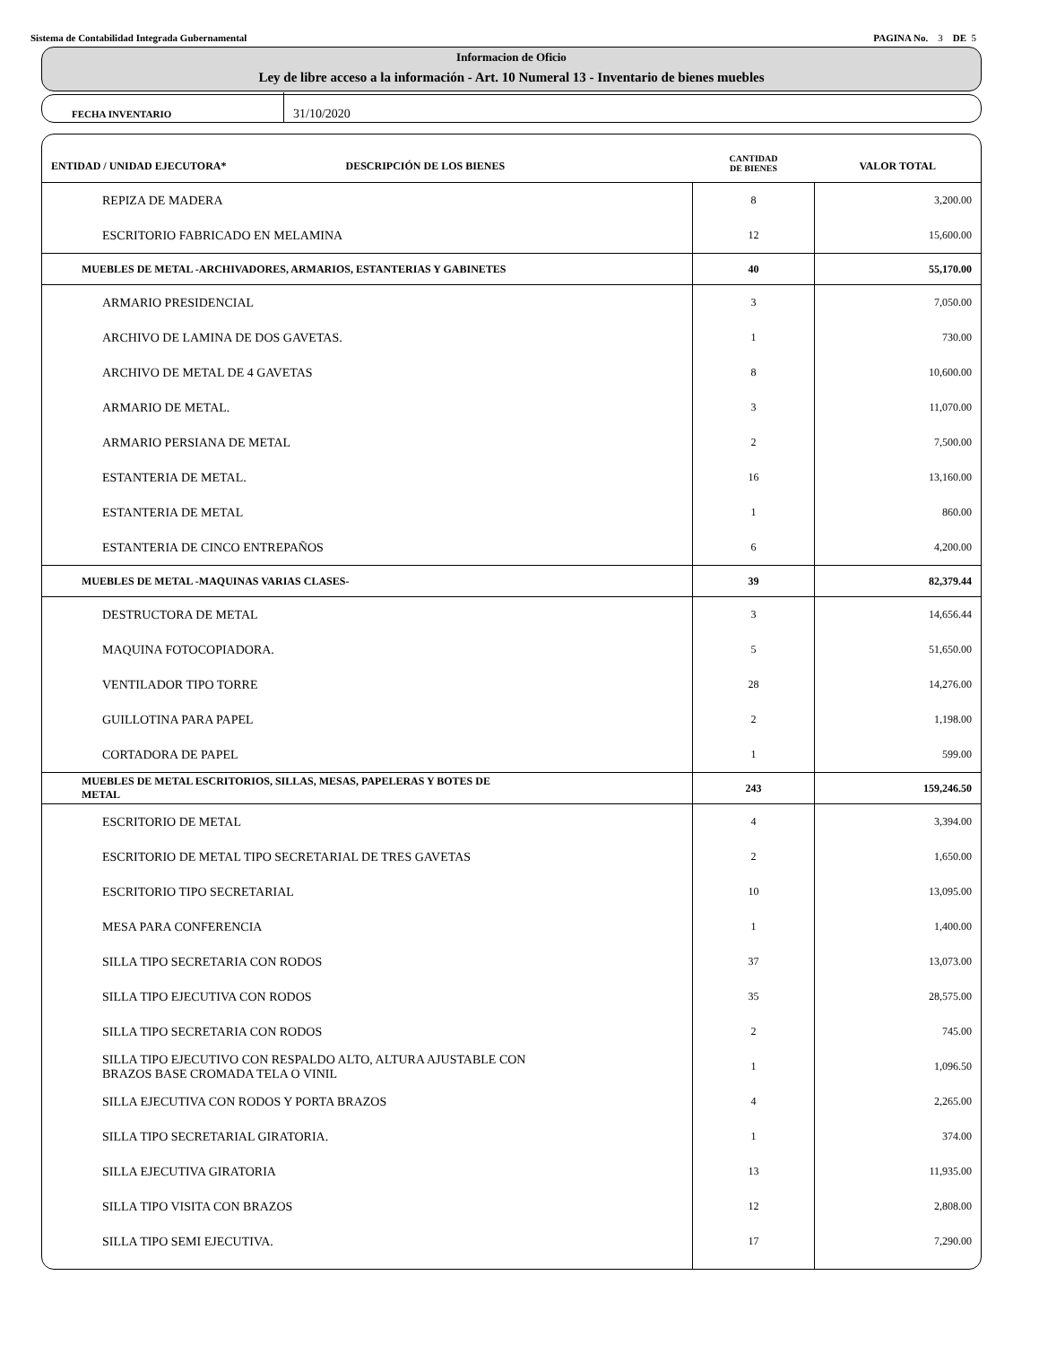Sistema de Contabilidad Integrada Gubernamental PAGINA No. 3 DE 5
Informacion de Oficio
Ley de libre acceso a la información - Art. 10 Numeral 13 - Inventario de bienes muebles
FECHA INVENTARIO
31/10/2020
| ENTIDAD / UNIDAD EJECUTORA* DESCRIPCIÓN DE LOS BIENES | CANTIDAD DE BIENES | VALOR TOTAL |
| --- | --- | --- |
| REPIZA DE MADERA | 8 | 3,200.00 |
| ESCRITORIO FABRICADO EN MELAMINA | 12 | 15,600.00 |
| MUEBLES DE METAL -ARCHIVADORES, ARMARIOS, ESTANTERIAS Y GABINETES | 40 | 55,170.00 |
| ARMARIO PRESIDENCIAL | 3 | 7,050.00 |
| ARCHIVO DE LAMINA DE DOS GAVETAS. | 1 | 730.00 |
| ARCHIVO DE METAL DE 4 GAVETAS | 8 | 10,600.00 |
| ARMARIO DE METAL. | 3 | 11,070.00 |
| ARMARIO PERSIANA DE METAL | 2 | 7,500.00 |
| ESTANTERIA DE METAL. | 16 | 13,160.00 |
| ESTANTERIA DE METAL | 1 | 860.00 |
| ESTANTERIA DE CINCO ENTREPAÑOS | 6 | 4,200.00 |
| MUEBLES DE METAL -MAQUINAS VARIAS CLASES- | 39 | 82,379.44 |
| DESTRUCTORA DE METAL | 3 | 14,656.44 |
| MAQUINA FOTOCOPIADORA. | 5 | 51,650.00 |
| VENTILADOR TIPO TORRE | 28 | 14,276.00 |
| GUILLOTINA PARA PAPEL | 2 | 1,198.00 |
| CORTADORA DE PAPEL | 1 | 599.00 |
| MUEBLES DE METAL ESCRITORIOS, SILLAS, MESAS, PAPELERAS Y BOTES DE METAL | 243 | 159,246.50 |
| ESCRITORIO DE METAL | 4 | 3,394.00 |
| ESCRITORIO DE METAL TIPO SECRETARIAL DE TRES GAVETAS | 2 | 1,650.00 |
| ESCRITORIO TIPO SECRETARIAL | 10 | 13,095.00 |
| MESA PARA CONFERENCIA | 1 | 1,400.00 |
| SILLA TIPO SECRETARIA CON RODOS | 37 | 13,073.00 |
| SILLA TIPO EJECUTIVA CON RODOS | 35 | 28,575.00 |
| SILLA TIPO SECRETARIA CON RODOS | 2 | 745.00 |
| SILLA TIPO EJECUTIVO CON RESPALDO ALTO, ALTURA AJUSTABLE CON BRAZOS BASE CROMADA TELA O VINIL | 1 | 1,096.50 |
| SILLA EJECUTIVA CON RODOS Y PORTA BRAZOS | 4 | 2,265.00 |
| SILLA TIPO SECRETARIAL GIRATORIA. | 1 | 374.00 |
| SILLA EJECUTIVA GIRATORIA | 13 | 11,935.00 |
| SILLA TIPO VISITA CON BRAZOS | 12 | 2,808.00 |
| SILLA TIPO SEMI EJECUTIVA. | 17 | 7,290.00 |